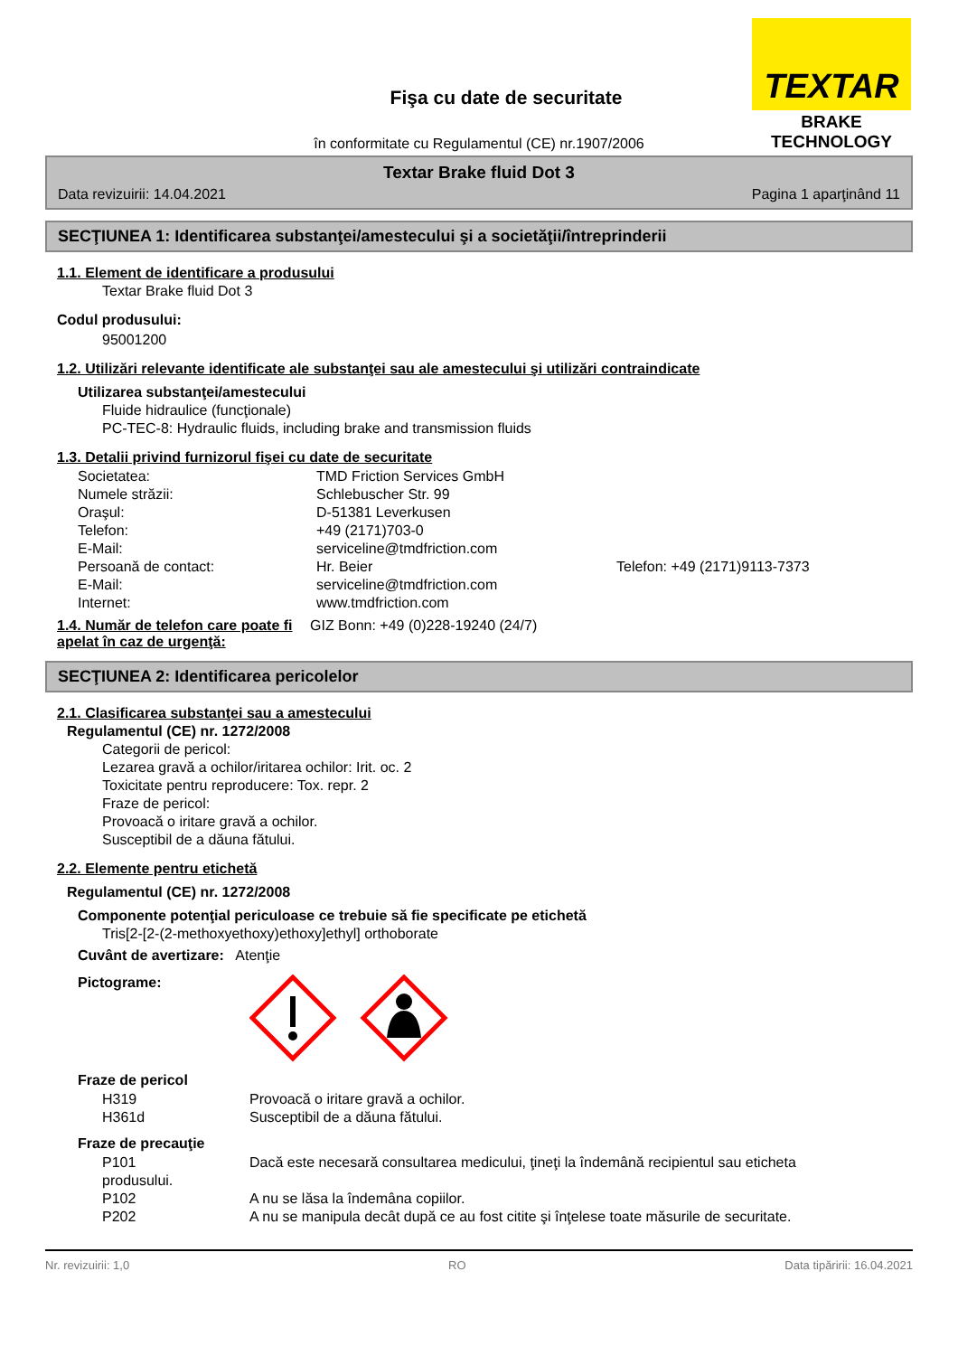TEXTAR
BRAKE TECHNOLOGY
Fişa cu date de securitate
în conformitate cu Regulamentul (CE) nr.1907/2006
Textar Brake fluid Dot 3
Data revizuirii: 14.04.2021 Pagina 1 aparţinând 11
SECŢIUNEA 1: Identificarea substanţei/amestecului şi a societăţii/întreprinderii
1.1. Element de identificare a produsului
Textar Brake fluid Dot 3
Codul produsului:
95001200
1.2. Utilizări relevante identificate ale substanţei sau ale amestecului şi utilizări contraindicate
Utilizarea substanţei/amestecului
Fluide hidraulice (funcţionale)
PC-TEC-8: Hydraulic fluids, including brake and transmission fluids
1.3. Detalii privind furnizorul fişei cu date de securitate
| Societatea: | TMD Friction Services GmbH | |
| Numele străzii: | Schlebuscher Str. 99 | |
| Oraşul: | D-51381 Leverkusen | |
| Telefon: | +49 (2171)703-0 | |
| E-Mail: | serviceline@tmdfriction.com | |
| Persoană de contact: | Hr. Beier | Telefon: +49 (2171)9113-7373 |
| E-Mail: | serviceline@tmdfriction.com | |
| Internet: | www.tmdfriction.com | |
1.4. Număr de telefon care poate fi apelat în caz de urgenţă:
GIZ Bonn: +49 (0)228-19240 (24/7)
SECŢIUNEA 2: Identificarea pericolelor
2.1. Clasificarea substanţei sau a amestecului
Regulamentul (CE) nr. 1272/2008
Categorii de pericol:
Lezarea gravă a ochilor/iritarea ochilor: Irit. oc. 2
Toxicitate pentru reproducere: Tox. repr. 2
Fraze de pericol:
Provoacă o iritare gravă a ochilor.
Susceptibil de a dăuna fătului.
2.2. Elemente pentru etichetă
Regulamentul (CE) nr. 1272/2008
Componente potenţial periculoase ce trebuie să fie specificate pe etichetă
Tris[2-[2-(2-methoxyethoxy)ethoxy]ethyl] orthoborate
Cuvânt de avertizare: Atenţie
Pictograme:
Fraze de pericol
| H319 | Provoacă o iritare gravă a ochilor. |
| H361d | Susceptibil de a dăuna fătului. |
Fraze de precauţie
| P101 | Dacă este necesară consultarea medicului, ţineţi la îndemână recipientul sau eticheta |
| produsului. | |
| P102 | A nu se lăsa la îndemâna copiilor. |
| P202 | A nu se manipula decât după ce au fost citite şi înţelese toate măsurile de securitate. |
Nr. revizuirii: 1,0 RO Data tipăririi: 16.04.2021